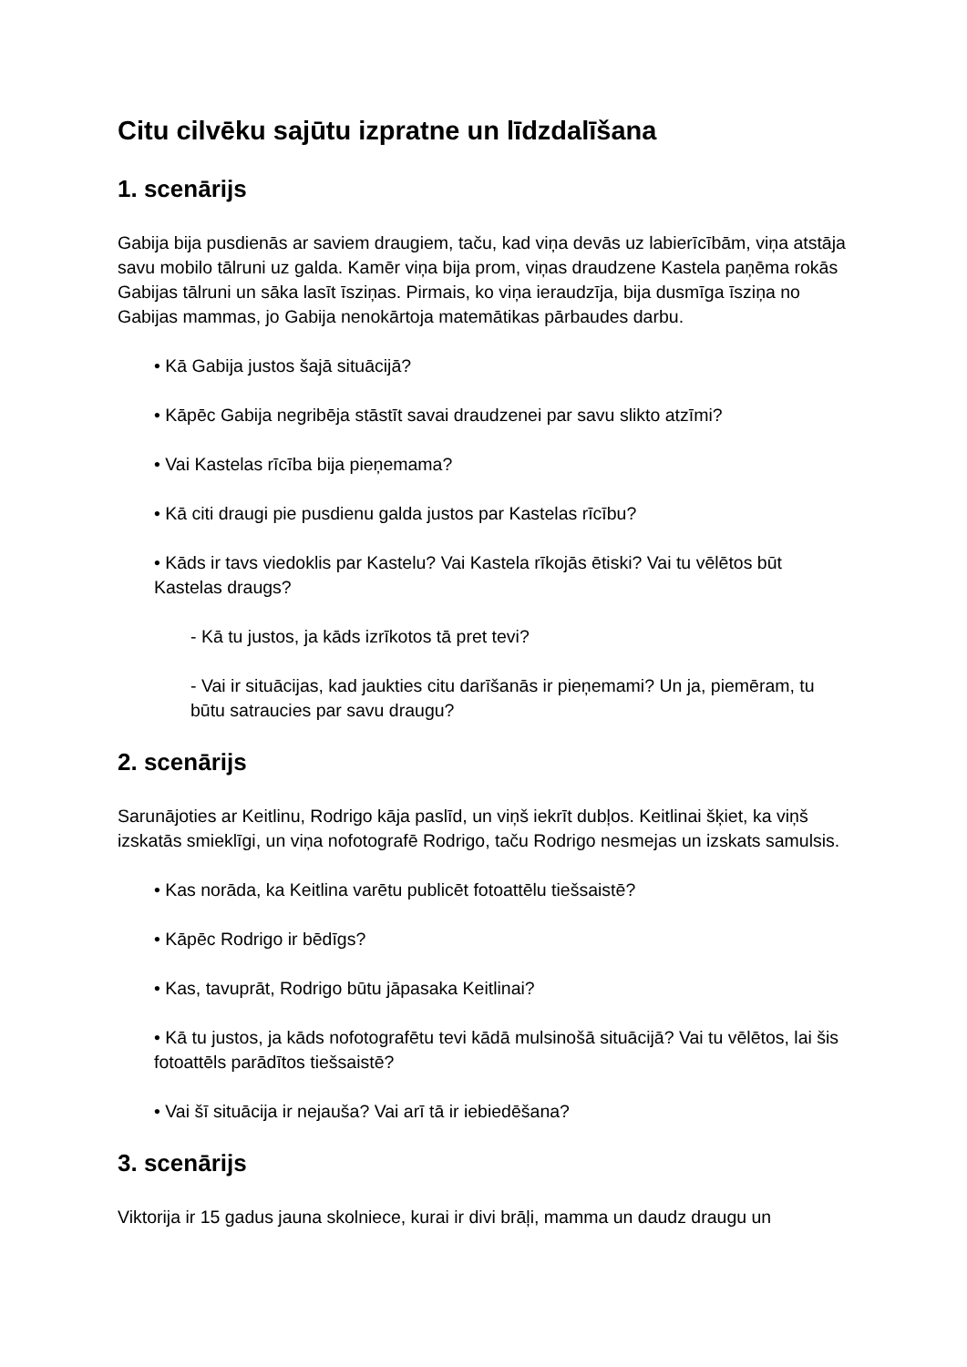Citu cilvēku sajūtu izpratne un līdzdalīšana
1. scenārijs
Gabija bija pusdienās ar saviem draugiem, taču, kad viņa devās uz labierīcībām, viņa atstāja savu mobilo tālruni uz galda. Kamēr viņa bija prom, viņas draudzene Kastela paņēma rokās Gabijas tālruni un sāka lasīt īsziņas. Pirmais, ko viņa ieraudzīja, bija dusmīga īsziņa no Gabijas mammas, jo Gabija nenokārtoja matemātikas pārbaudes darbu.
• Kā Gabija justos šajā situācijā?
• Kāpēc Gabija negribēja stāstīt savai draudzenei par savu slikto atzīmi?
• Vai Kastelas rīcība bija pieņemama?
• Kā citi draugi pie pusdienu galda justos par Kastelas rīcību?
• Kāds ir tavs viedoklis par Kastelu? Vai Kastela rīkojās ētiski? Vai tu vēlētos būt Kastelas draugs?
- Kā tu justos, ja kāds izrīkotos tā pret tevi?
- Vai ir situācijas, kad jaukties citu darīšanās ir pieņemami? Un ja, piemēram, tu būtu satraucies par savu draugu?
2. scenārijs
Sarunājoties ar Keitlinu, Rodrigo kāja paslīd, un viņš iekrīt dubļos. Keitlinai šķiet, ka viņš izskatās smieklīgi, un viņa nofotografē Rodrigo, taču Rodrigo nesmejas un izskats samulsis.
• Kas norāda, ka Keitlina varētu publicēt fotoattēlu tiešsaistē?
• Kāpēc Rodrigo ir bēdīgs?
• Kas, tavuprāt, Rodrigo būtu jāpasaka Keitlinai?
• Kā tu justos, ja kāds nofotografētu tevi kādā mulsinošā situācijā? Vai tu vēlētos, lai šis fotoattēls parādītos tiešsaistē?
• Vai šī situācija ir nejauša? Vai arī tā ir iebiedēšana?
3. scenārijs
Viktorija ir 15 gadus jauna skolniece, kurai ir divi brāļi, mamma un daudz draugu un